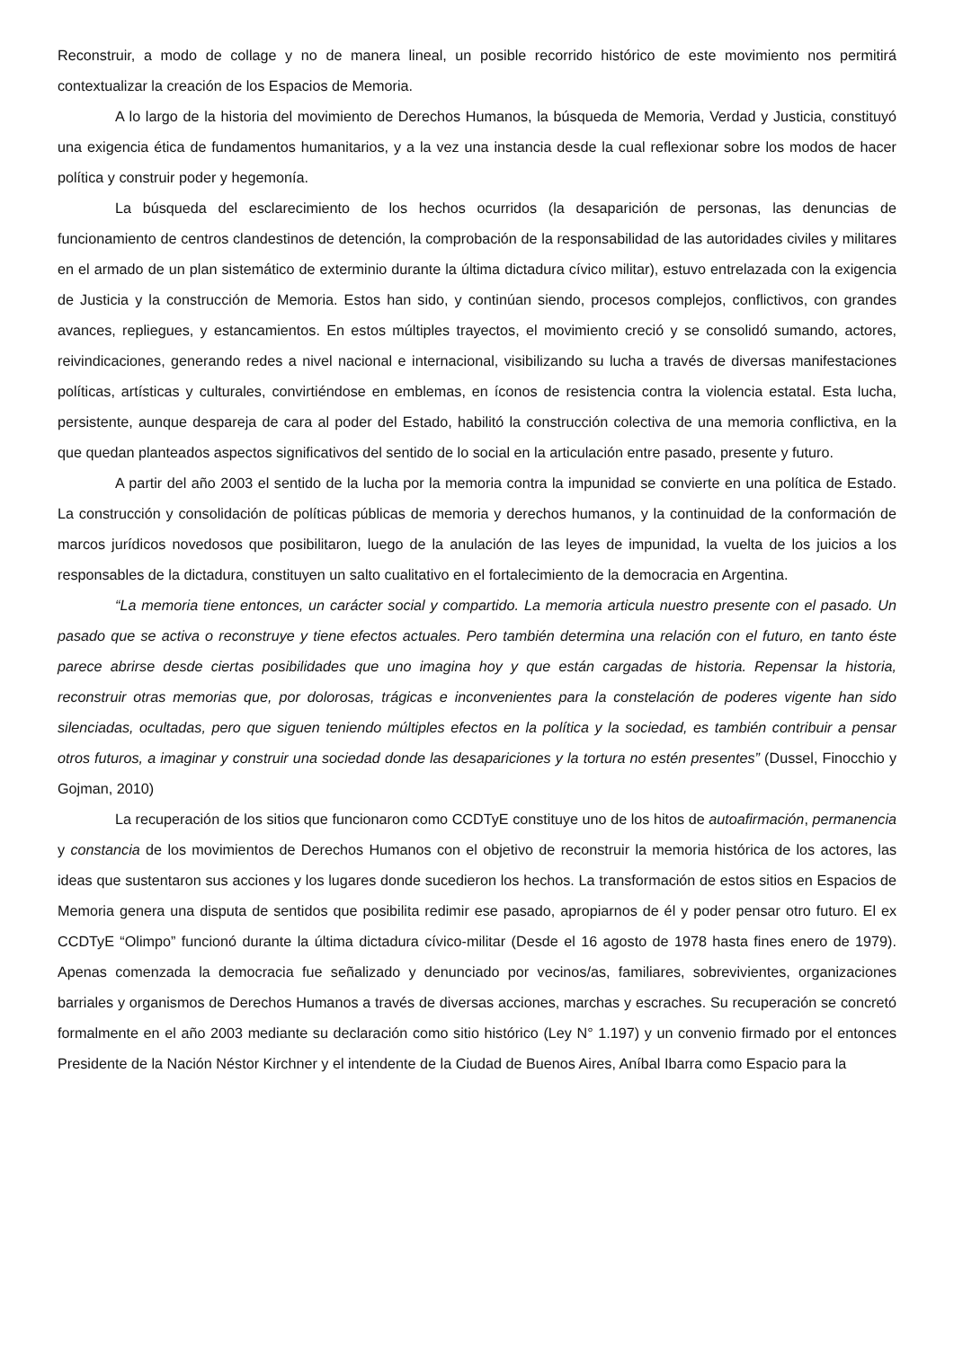Reconstruir, a modo de collage y no de manera lineal, un posible recorrido histórico de este movimiento nos permitirá contextualizar la creación de los Espacios de Memoria.
A lo largo de la historia del movimiento de Derechos Humanos, la búsqueda de Memoria, Verdad y Justicia, constituyó una exigencia ética de fundamentos humanitarios, y a la vez una instancia desde la cual reflexionar sobre los modos de hacer política y construir poder y hegemonía.
La búsqueda del esclarecimiento de los hechos ocurridos (la desaparición de personas, las denuncias de funcionamiento de centros clandestinos de detención, la comprobación de la responsabilidad de las autoridades civiles y militares en el armado de un plan sistemático de exterminio durante la última dictadura cívico militar), estuvo entrelazada con la exigencia de Justicia y la construcción de Memoria. Estos han sido, y continúan siendo, procesos complejos, conflictivos, con grandes avances, repliegues, y estancamientos. En estos múltiples trayectos, el movimiento creció y se consolidó sumando, actores, reivindicaciones, generando redes a nivel nacional e internacional, visibilizando su lucha a través de diversas manifestaciones políticas, artísticas y culturales, convirtiéndose en emblemas, en íconos de resistencia contra la violencia estatal. Esta lucha, persistente, aunque despareja de cara al poder del Estado, habilitó la construcción colectiva de una memoria conflictiva, en la que quedan planteados aspectos significativos del sentido de lo social en la articulación entre pasado, presente y futuro.
A partir del año 2003 el sentido de la lucha por la memoria contra la impunidad se convierte en una política de Estado. La construcción y consolidación de políticas públicas de memoria y derechos humanos, y la continuidad de la conformación de marcos jurídicos novedosos que posibilitaron, luego de la anulación de las leyes de impunidad, la vuelta de los juicios a los responsables de la dictadura, constituyen un salto cualitativo en el fortalecimiento de la democracia en Argentina.
“La memoria tiene entonces, un carácter social y compartido. La memoria articula nuestro presente con el pasado. Un pasado que se activa o reconstruye y tiene efectos actuales. Pero también determina una relación con el futuro, en tanto éste parece abrirse desde ciertas posibilidades que uno imagina hoy y que están cargadas de historia. Repensar la historia, reconstruir otras memorias que, por dolorosas, trágicas e inconvenientes para la constelación de poderes vigente han sido silenciadas, ocultadas, pero que siguen teniendo múltiples efectos en la política y la sociedad, es también contribuir a pensar otros futuros, a imaginar y construir una sociedad donde las desapariciones y la tortura no estén presentes” (Dussel, Finocchio y Gojman, 2010)
La recuperación de los sitios que funcionaron como CCDTyE constituye uno de los hitos de autoafirmación, permanencia y constancia de los movimientos de Derechos Humanos con el objetivo de reconstruir la memoria histórica de los actores, las ideas que sustentaron sus acciones y los lugares donde sucedieron los hechos. La transformación de estos sitios en Espacios de Memoria genera una disputa de sentidos que posibilita redimir ese pasado, apropiarnos de él y poder pensar otro futuro. El ex CCDTyE “Olimpo” funcionó durante la última dictadura cívico-militar (Desde el 16 agosto de 1978 hasta fines enero de 1979). Apenas comenzada la democracia fue señalizado y denunciado por vecinos/as, familiares, sobrevivientes, organizaciones barriales y organismos de Derechos Humanos a través de diversas acciones, marchas y escraches. Su recuperación se concretó formalmente en el año 2003 mediante su declaración como sitio histórico (Ley N° 1.197) y un convenio firmado por el entonces Presidente de la Nación Néstor Kirchner y el intendente de la Ciudad de Buenos Aires, Aníbal Ibarra como Espacio para la